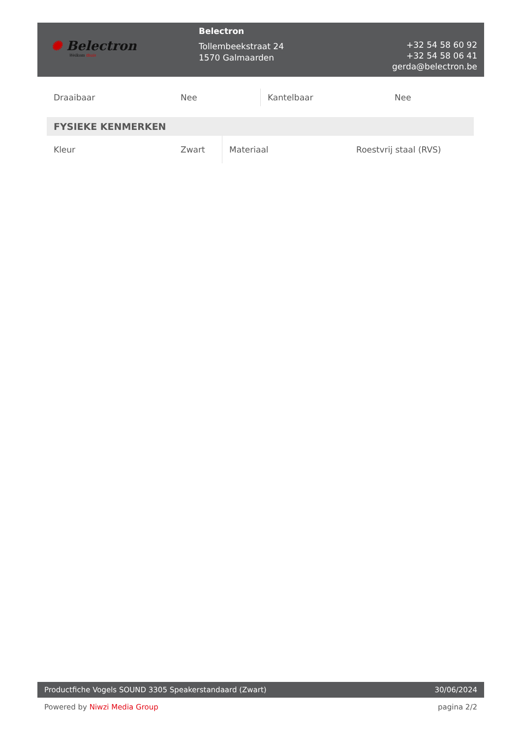✺ Belectron
Welkom thuis
Belectron
Tollembeekstraat 24
1570 Galmaarden
+32 54 58 60 92
+32 54 58 06 41
gerda@belectron.be
| Draaibaar | Nee | Kantelbaar | Nee |
FYSIEKE KENMERKEN
| Kleur | Zwart | Materiaal | Roestvrij staal (RVS) |
Productfiche Vogels SOUND 3305 Speakerstandaard (Zwart)
30/06/2024
Powered by Niwzi Media Group pagina 2/2